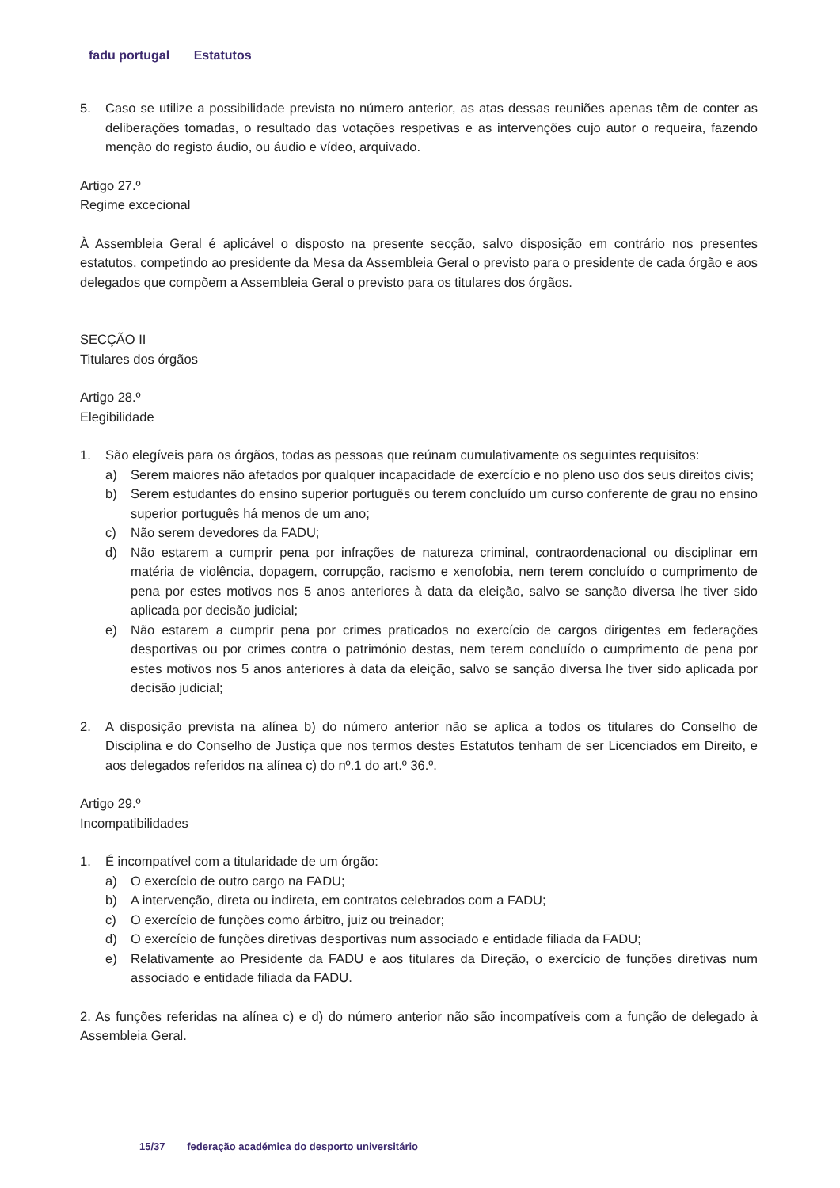fadu portugal Estatutos
5. Caso se utilize a possibilidade prevista no número anterior, as atas dessas reuniões apenas têm de conter as deliberações tomadas, o resultado das votações respetivas e as intervenções cujo autor o requeira, fazendo menção do registo áudio, ou áudio e vídeo, arquivado.
Artigo 27.º
Regime excecional
À Assembleia Geral é aplicável o disposto na presente secção, salvo disposição em contrário nos presentes estatutos, competindo ao presidente da Mesa da Assembleia Geral o previsto para o presidente de cada órgão e aos delegados que compõem a Assembleia Geral o previsto para os titulares dos órgãos.
SECÇÃO II
Titulares dos órgãos
Artigo 28.º
Elegibilidade
1. São elegíveis para os órgãos, todas as pessoas que reúnam cumulativamente os seguintes requisitos:
a) Serem maiores não afetados por qualquer incapacidade de exercício e no pleno uso dos seus direitos civis;
b) Serem estudantes do ensino superior português ou terem concluído um curso conferente de grau no ensino superior português há menos de um ano;
c) Não serem devedores da FADU;
d) Não estarem a cumprir pena por infrações de natureza criminal, contraordenacional ou disciplinar em matéria de violência, dopagem, corrupção, racismo e xenofobia, nem terem concluído o cumprimento de pena por estes motivos nos 5 anos anteriores à data da eleição, salvo se sanção diversa lhe tiver sido aplicada por decisão judicial;
e) Não estarem a cumprir pena por crimes praticados no exercício de cargos dirigentes em federações desportivas ou por crimes contra o património destas, nem terem concluído o cumprimento de pena por estes motivos nos 5 anos anteriores à data da eleição, salvo se sanção diversa lhe tiver sido aplicada por decisão judicial;
2. A disposição prevista na alínea b) do número anterior não se aplica a todos os titulares do Conselho de Disciplina e do Conselho de Justiça que nos termos destes Estatutos tenham de ser Licenciados em Direito, e aos delegados referidos na alínea c) do nº.1 do art.º 36.º.
Artigo 29.º
Incompatibilidades
1. É incompatível com a titularidade de um órgão:
a) O exercício de outro cargo na FADU;
b) A intervenção, direta ou indireta, em contratos celebrados com a FADU;
c) O exercício de funções como árbitro, juiz ou treinador;
d) O exercício de funções diretivas desportivas num associado e entidade filiada da FADU;
e) Relativamente ao Presidente da FADU e aos titulares da Direção, o exercício de funções diretivas num associado e entidade filiada da FADU.
2. As funções referidas na alínea c) e d) do número anterior não são incompatíveis com a função de delegado à Assembleia Geral.
15/37 federação académica do desporto universitário